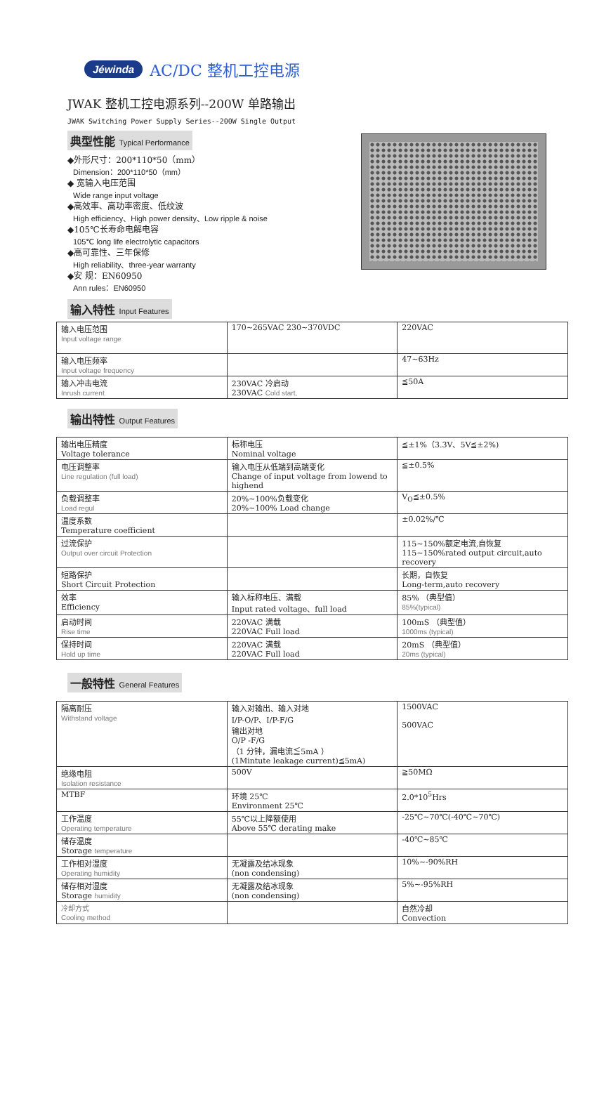Jéwinda AC/DC 整机工控电源
JWAK 整机工控电源系列--200W 单路输出
JWAK Switching Power Supply Series--200W Single Output
典型性能 Typical Performance
◆外形尺寸：200*110*50（mm）
Dimension：200*110*50（mm）
◆ 宽输入电压范围
Wide range input voltage
◆高效率、高功率密度、低纹波
High efficiency、High power density、Low ripple & noise
◆105℃长寿命电解电容
105℃ long life electrolytic capacitors
◆高可靠性、三年保修
High reliability、three-year warranty
◆安 规：EN60950
Ann rules：EN60950
输入特性 Input Features
| 输入电压范围 Input voltage range | 170~265VAC 230~370VDC | 220VAC |
| 输入电压频率 Input voltage frequency | | 47~63Hz |
| 输入冲击电流 Inrush current | 230VAC 冷启动 230VAC Cold start, | ≦50A |
输出特性 Output Features
| 输出电压精度 Voltage tolerance | 标称电压 Nominal voltage | ≦±1%（3.3V、5V≦±2%) |
| 电压调整率 Line regulation (full load) | 输入电压从低端到高端变化 Change of input voltage from lowend to highend | ≦±0.5% |
| 负载调整率 Load regul | 20%~100%负载变化 20%~100% Load change | V<sub>O</sub>≦±0.5% |
| 温度系数 Temperature coefficient | | ±0.02%/℃ |
| 过流保护 Output over circuit Protection | | 115~150%额定电流,自恢复 115~150%rated output circuit,auto recovery |
| 短路保护 Short Circuit Protection | | 长期，自恢复 Long-term,auto recovery |
| 效率 Efficiency | 输入标称电压、满载 Input rated voltage、full load | 85% （典型值） 85%(typical) |
| 启动时间 Rise time | 220VAC 满载 220VAC Full load | 100mS （典型值） 1000ms (typical) |
| 保持时间 Hold up time | 220VAC 满载 220VAC Full load | 20mS （典型值） 20ms (typical) |
一般特性 General Features
| 隔离耐压 Withstand voltage | 输入对输出、输入对地 I/P-O/P、I/P-F/G 输出对地 O/P -F/G （1 分钟，漏电流≦5mA ） (1Mintute leakage current)≦5mA) | 1500VAC 500VAC |
| 绝缘电阻 Isolation resistance | 500V | ≧50MΩ |
| MTBF | 环境 25℃ Environment 25℃ | 2.0*10<sup>5</sup>Hrs |
| 工作温度 Operating temperature | 55℃以上降额使用 Above 55℃ derating make | -25℃~70℃(-40℃~70℃) |
| 储存温度 Storage temperature | | -40℃~85℃ |
| 工作相对湿度 Operating humidity | 无凝露及结冰现象 (non condensing) | 10%~-90%RH |
| 储存相对湿度 Storage humidity | 无凝露及结冰现象 (non condensing) | 5%~-95%RH |
| 冷却方式 Cooling method | | 自然冷却 Convection |